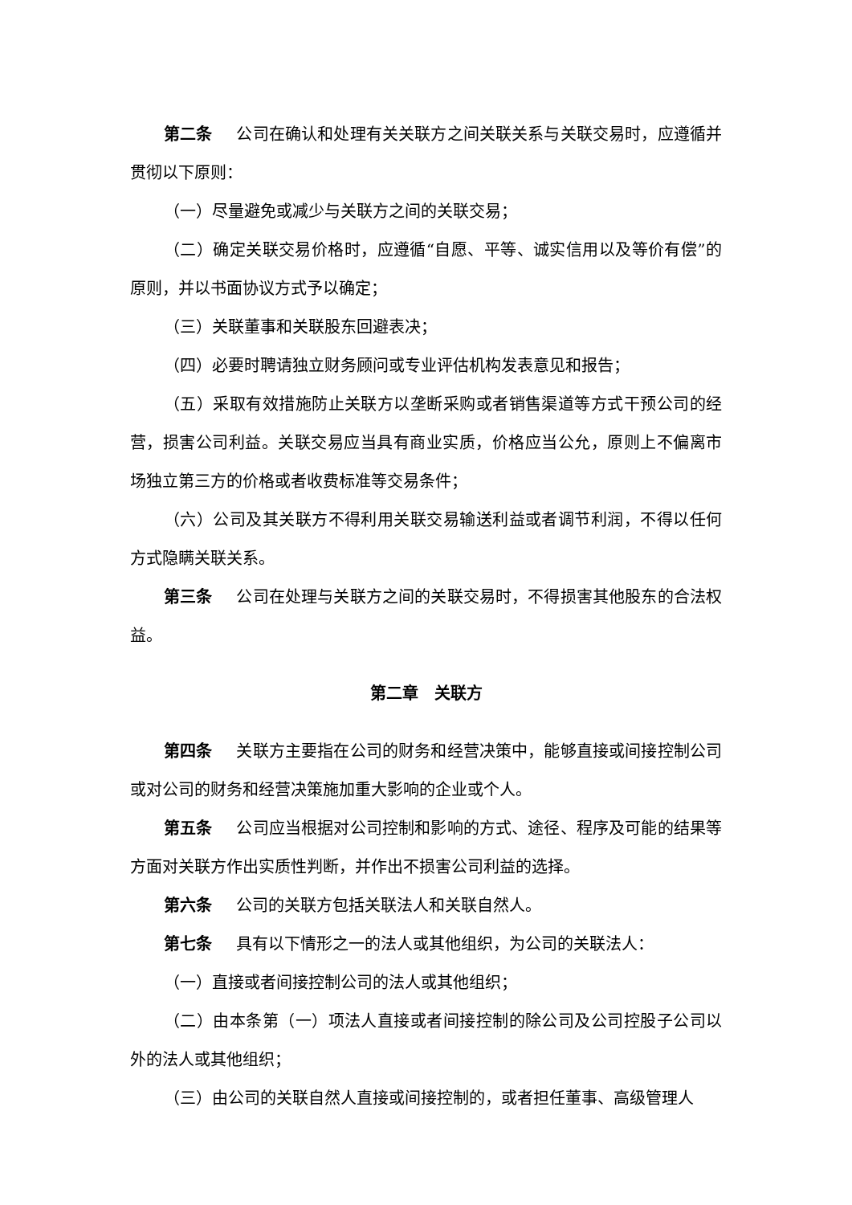第二条 公司在确认和处理有关关联方之间关联关系与关联交易时，应遵循并贯彻以下原则：
（一）尽量避免或减少与关联方之间的关联交易；
（二）确定关联交易价格时，应遵循“自愿、平等、诚实信用以及等价有偿”的原则，并以书面协议方式予以确定；
（三）关联董事和关联股东回避表决；
（四）必要时聘请独立财务顾问或专业评估机构发表意见和报告；
（五）采取有效措施防止关联方以垄断采购或者销售渠道等方式干预公司的经营，损害公司利益。关联交易应当具有商业实质，价格应当公允，原则上不偏离市场独立第三方的价格或者收费标准等交易条件；
（六）公司及其关联方不得利用关联交易输送利益或者调节利润，不得以任何方式隐瞒关联关系。
第三条 公司在处理与关联方之间的关联交易时，不得损害其他股东的合法权益。
第二章　关联方
第四条 关联方主要指在公司的财务和经营决策中，能够直接或间接控制公司或对公司的财务和经营决策施加重大影响的企业或个人。
第五条 公司应当根据对公司控制和影响的方式、途径、程序及可能的结果等方面对关联方作出实质性判断，并作出不损害公司利益的选择。
第六条 公司的关联方包括关联法人和关联自然人。
第七条 具有以下情形之一的法人或其他组织，为公司的关联法人：
（一）直接或者间接控制公司的法人或其他组织；
（二）由本条第（一）项法人直接或者间接控制的除公司及公司控股子公司以外的法人或其他组织；
（三）由公司的关联自然人直接或间接控制的，或者担任董事、高级管理人